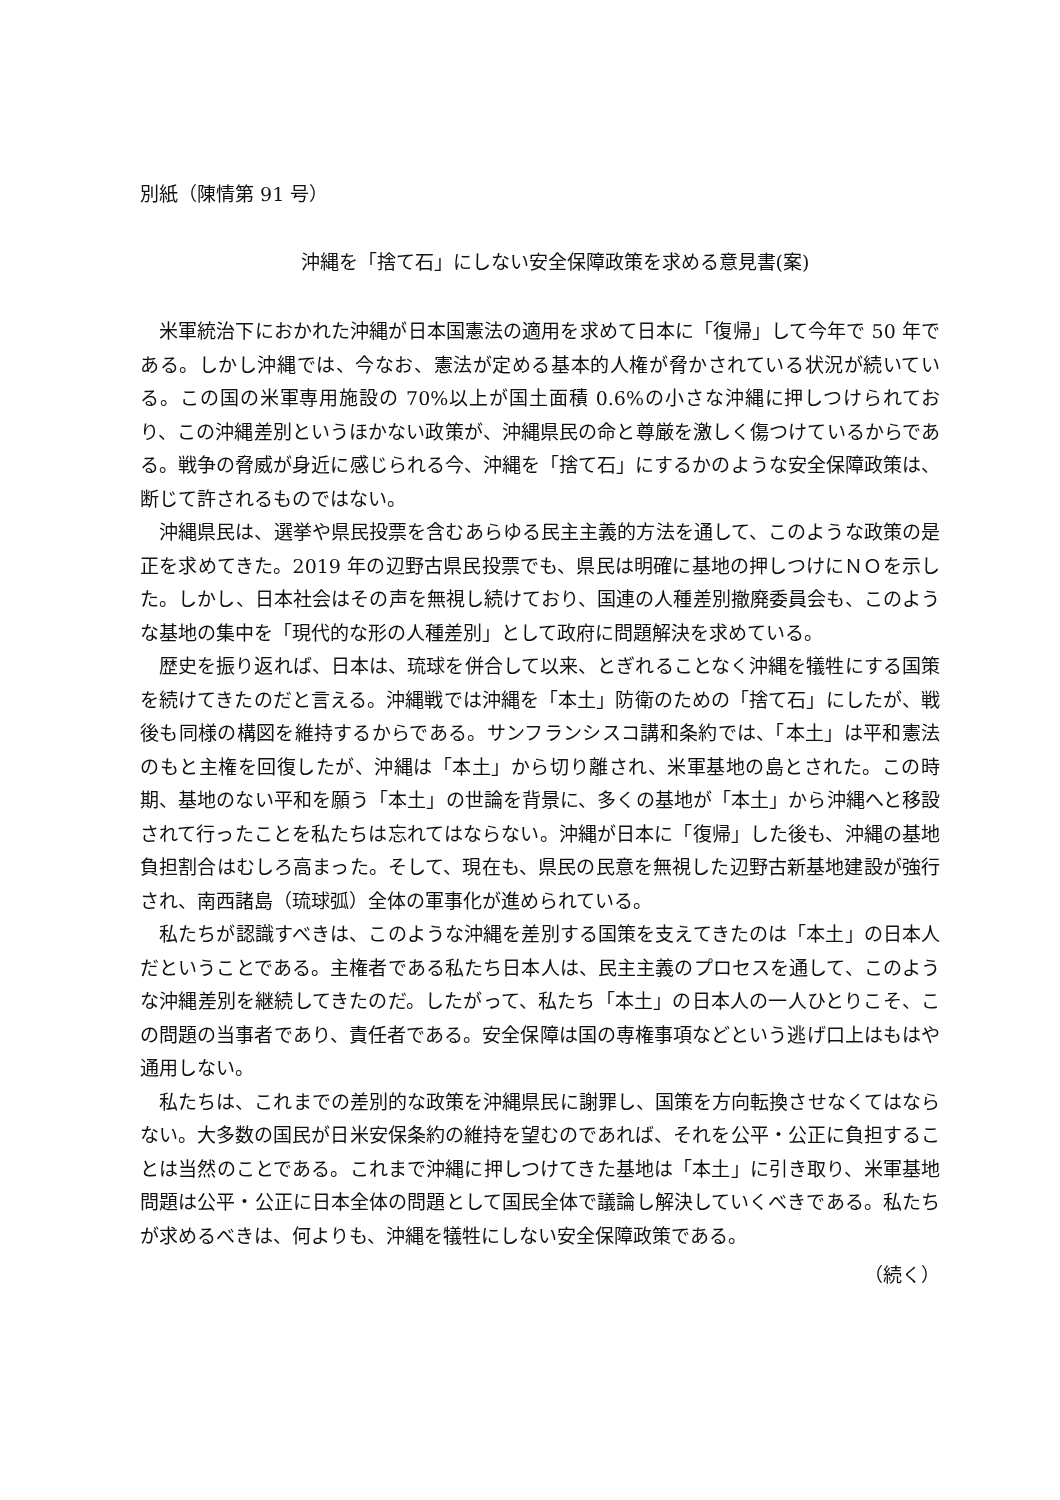別紙（陳情第 91 号）
沖縄を「捨て石」にしない安全保障政策を求める意見書(案)
米軍統治下におかれた沖縄が日本国憲法の適用を求めて日本に「復帰」して今年で 50 年である。しかし沖縄では、今なお、憲法が定める基本的人権が脅かされている状況が続いている。この国の米軍専用施設の 70%以上が国土面積 0.6%の小さな沖縄に押しつけられており、この沖縄差別というほかない政策が、沖縄県民の命と尊厳を激しく傷つけているからである。戦争の脅威が身近に感じられる今、沖縄を「捨て石」にするかのような安全保障政策は、断じて許されるものではない。
沖縄県民は、選挙や県民投票を含むあらゆる民主主義的方法を通して、このような政策の是正を求めてきた。2019 年の辺野古県民投票でも、県民は明確に基地の押しつけにＮＯを示した。しかし、日本社会はその声を無視し続けており、国連の人種差別撤廃委員会も、このような基地の集中を「現代的な形の人種差別」として政府に問題解決を求めている。
歴史を振り返れば、日本は、琉球を併合して以来、とぎれることなく沖縄を犠牲にする国策を続けてきたのだと言える。沖縄戦では沖縄を「本土」防衛のための「捨て石」にしたが、戦後も同様の構図を維持するからである。サンフランシスコ講和条約では、「本土」は平和憲法のもと主権を回復したが、沖縄は「本土」から切り離され、米軍基地の島とされた。この時期、基地のない平和を願う「本土」の世論を背景に、多くの基地が「本土」から沖縄へと移設されて行ったことを私たちは忘れてはならない。沖縄が日本に「復帰」した後も、沖縄の基地負担割合はむしろ高まった。そして、現在も、県民の民意を無視した辺野古新基地建設が強行され、南西諸島（琉球弧）全体の軍事化が進められている。
私たちが認識すべきは、このような沖縄を差別する国策を支えてきたのは「本土」の日本人だということである。主権者である私たち日本人は、民主主義のプロセスを通して、このような沖縄差別を継続してきたのだ。したがって、私たち「本土」の日本人の一人ひとりこそ、この問題の当事者であり、責任者である。安全保障は国の専権事項などという逃げ口上はもはや通用しない。
私たちは、これまでの差別的な政策を沖縄県民に謝罪し、国策を方向転換させなくてはならない。大多数の国民が日米安保条約の維持を望むのであれば、それを公平・公正に負担することは当然のことである。これまで沖縄に押しつけてきた基地は「本土」に引き取り、米軍基地問題は公平・公正に日本全体の問題として国民全体で議論し解決していくべきである。私たちが求めるべきは、何よりも、沖縄を犠牲にしない安全保障政策である。
（続く）